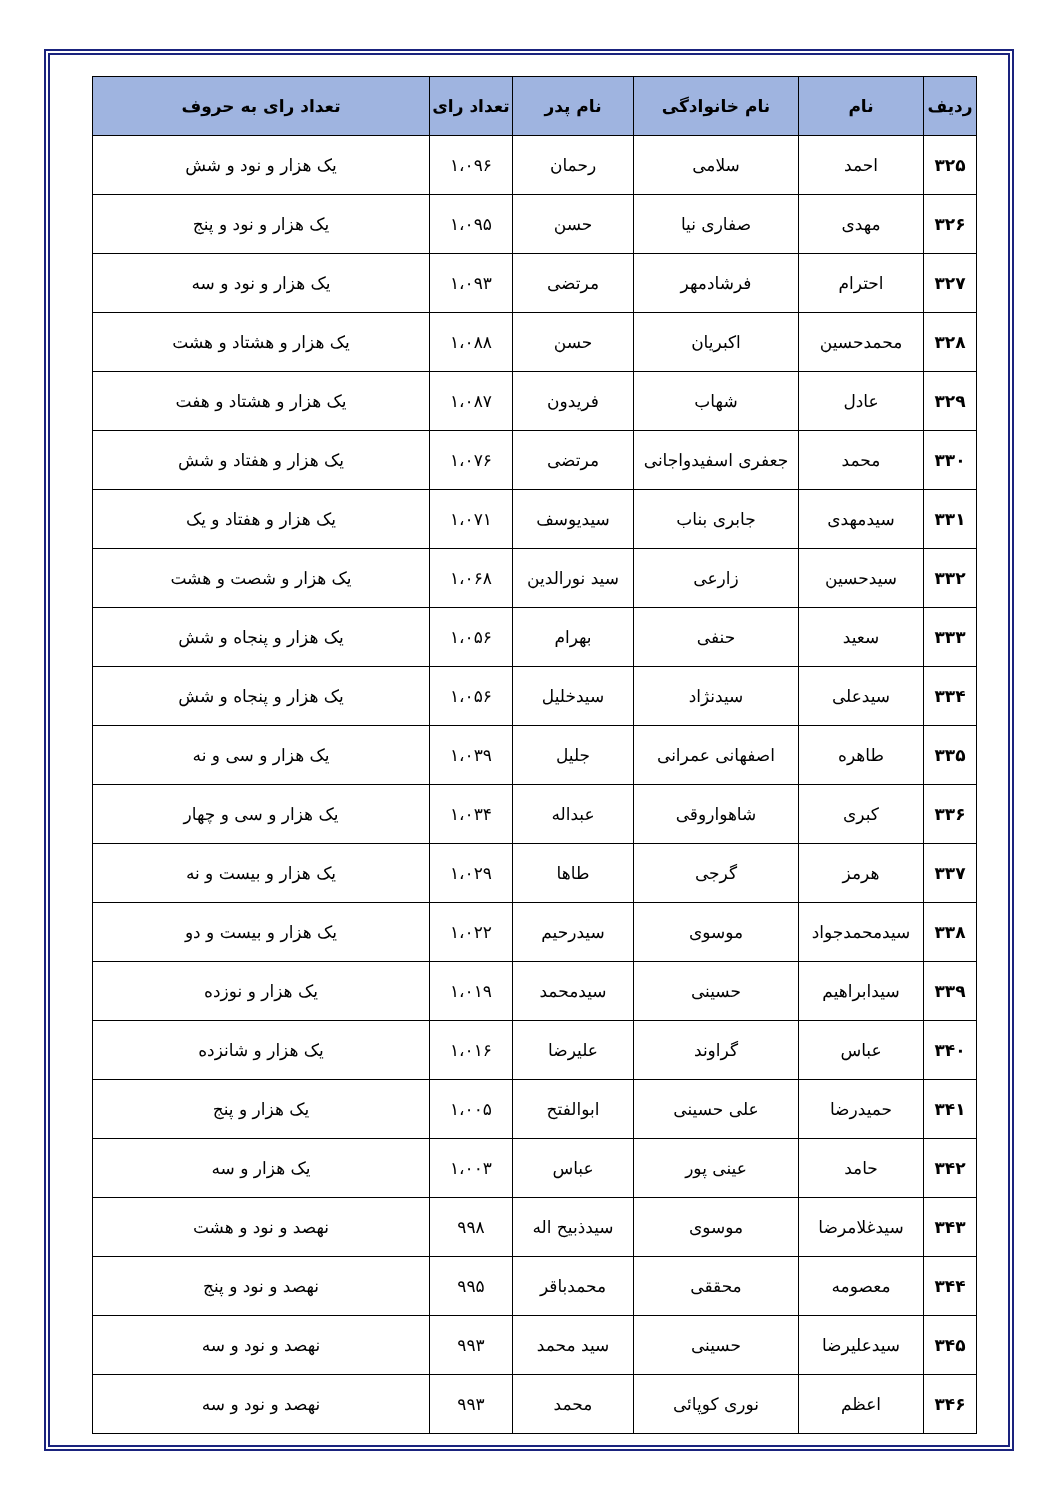| ردیف | نام | نام خانوادگی | نام پدر | تعداد رای | تعداد رای به حروف |
| --- | --- | --- | --- | --- | --- |
| ۳۲۵ | احمد | سلامی | رحمان | ۱،۰۹۶ | یک هزار و نود و شش |
| ۳۲۶ | مهدی | صفاری نیا | حسن | ۱،۰۹۵ | یک هزار و نود و پنج |
| ۳۲۷ | احترام | فرشادمهر | مرتضی | ۱،۰۹۳ | یک هزار و نود و سه |
| ۳۲۸ | محمدحسین | اکبریان | حسن | ۱،۰۸۸ | یک هزار و هشتاد و هشت |
| ۳۲۹ | عادل | شهاب | فریدون | ۱،۰۸۷ | یک هزار و هشتاد و هفت |
| ۳۳۰ | محمد | جعفری اسفیدواجانی | مرتضی | ۱،۰۷۶ | یک هزار و هفتاد و شش |
| ۳۳۱ | سیدمهدی | جابری بناب | سیدیوسف | ۱،۰۷۱ | یک هزار و هفتاد و یک |
| ۳۳۲ | سیدحسین | زارعی | سید نورالدین | ۱،۰۶۸ | یک هزار و شصت و هشت |
| ۳۳۳ | سعید | حنفی | بهرام | ۱،۰۵۶ | یک هزار و پنجاه و شش |
| ۳۳۴ | سیدعلی | سیدنژاد | سیدخلیل | ۱،۰۵۶ | یک هزار و پنجاه و شش |
| ۳۳۵ | طاهره | اصفهانی عمرانی | جلیل | ۱،۰۳۹ | یک هزار و سی و نه |
| ۳۳۶ | کبری | شاهواروقی | عبداله | ۱،۰۳۴ | یک هزار و سی و چهار |
| ۳۳۷ | هرمز | گرجی | طاها | ۱،۰۲۹ | یک هزار و بیست و نه |
| ۳۳۸ | سیدمحمدجواد | موسوی | سیدرحیم | ۱،۰۲۲ | یک هزار و بیست و دو |
| ۳۳۹ | سیدابراهیم | حسینی | سیدمحمد | ۱،۰۱۹ | یک هزار و نوزده |
| ۳۴۰ | عباس | گراوند | علیرضا | ۱،۰۱۶ | یک هزار و شانزده |
| ۳۴۱ | حمیدرضا | علی حسینی | ابوالفتح | ۱،۰۰۵ | یک هزار و پنج |
| ۳۴۲ | حامد | عینی پور | عباس | ۱،۰۰۳ | یک هزار و سه |
| ۳۴۳ | سیدغلامرضا | موسوی | سیدذبیح اله | ۹۹۸ | نهصد و نود و هشت |
| ۳۴۴ | معصومه | محققی | محمدباقر | ۹۹۵ | نهصد و نود و پنج |
| ۳۴۵ | سیدعلیرضا | حسینی | سید محمد | ۹۹۳ | نهصد و نود و سه |
| ۳۴۶ | اعظم | نوری کوپائی | محمد | ۹۹۳ | نهصد و نود و سه |